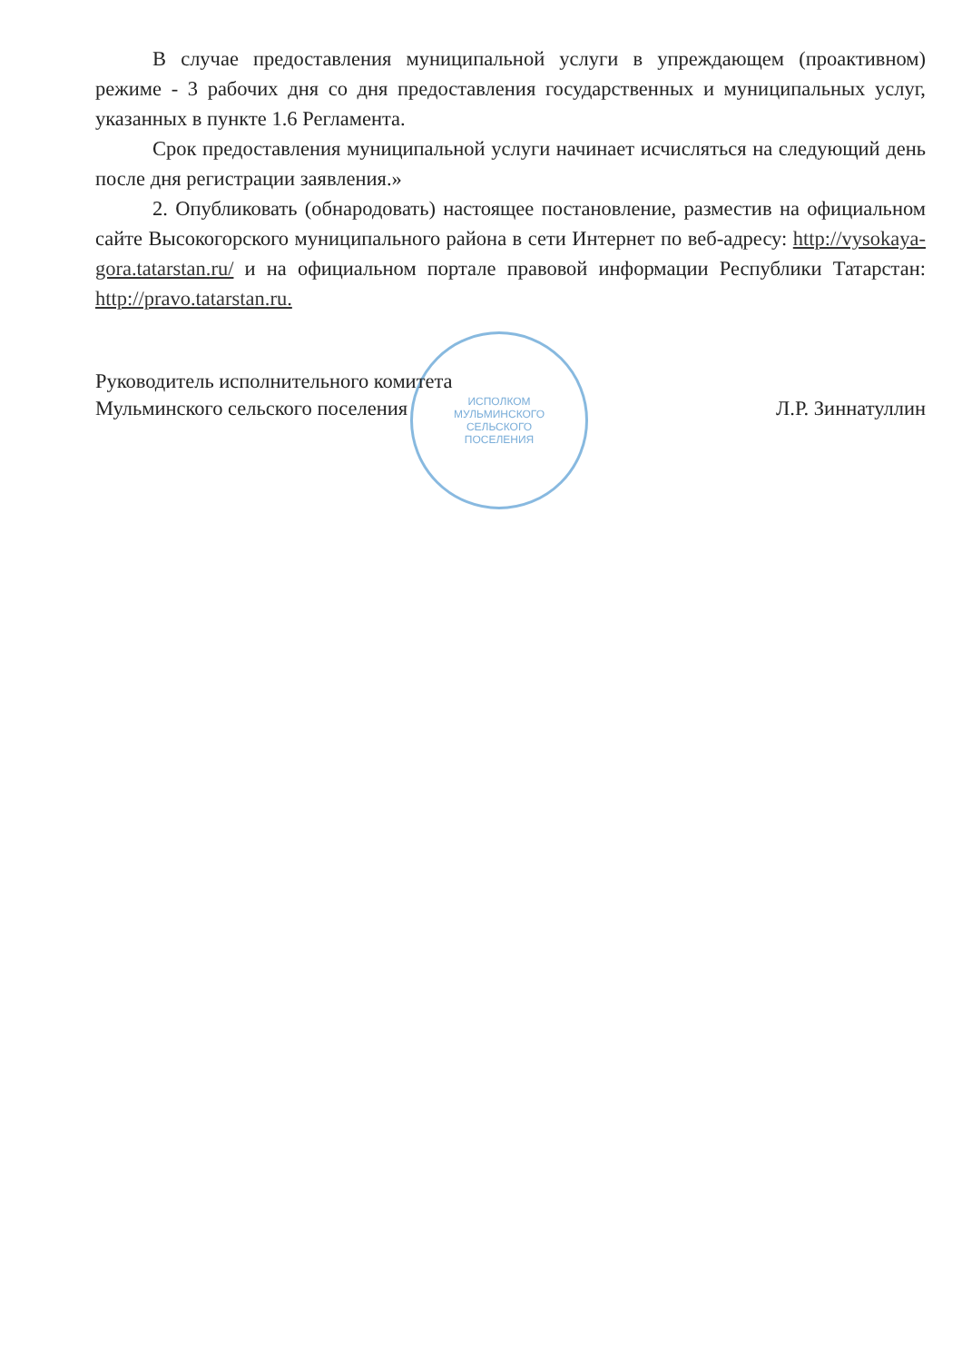ИСПОЛКОМ
МУЛЬМИНСКОГО
СЕЛЬСКОГО
ПОСЕЛЕНИЯ
В случае предоставления муниципальной услуги в упреждающем (проактивном) режиме - 3 рабочих дня со дня предоставления государственных и муниципальных услуг, указанных в пункте 1.6 Регламента.
Срок предоставления муниципальной услуги начинает исчисляться на следующий день после дня регистрации заявления.»
2. Опубликовать (обнародовать) настоящее постановление, разместив на официальном сайте Высокогорского муниципального района в сети Интернет по веб-адресу: http://vysokaya-gora.tatarstan.ru/ и на официальном портале правовой информации Республики Татарстан: http://pravo.tatarstan.ru.
Руководитель исполнительного комитета
Мульминского сельского поселения
Л.Р. Зиннатуллин